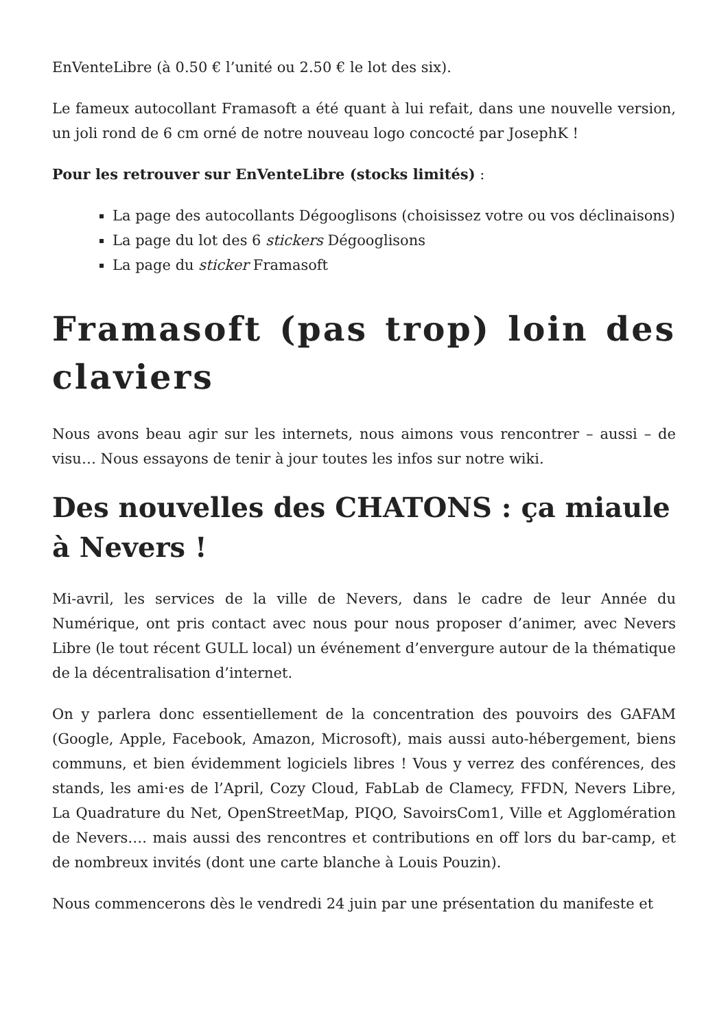EnVenteLibre (à 0.50 € l’unité ou 2.50 € le lot des six).
Le fameux autocollant Framasoft a été quant à lui refait, dans une nouvelle version, un joli rond de 6 cm orné de notre nouveau logo concocté par JosephK !
Pour les retrouver sur EnVenteLibre (stocks limités) :
La page des autocollants Dégooglisons (choisissez votre ou vos déclinaisons)
La page du lot des 6 stickers Dégooglisons
La page du sticker Framasoft
Framasoft (pas trop) loin des claviers
Nous avons beau agir sur les internets, nous aimons vous rencontrer – aussi – de visu… Nous essayons de tenir à jour toutes les infos sur notre wiki.
Des nouvelles des CHATONS : ça miaule à Nevers !
Mi-avril, les services de la ville de Nevers, dans le cadre de leur Année du Numérique, ont pris contact avec nous pour nous proposer d’animer, avec Nevers Libre (le tout récent GULL local) un événement d’envergure autour de la thématique de la décentralisation d’internet.
On y parlera donc essentiellement de la concentration des pouvoirs des GAFAM (Google, Apple, Facebook, Amazon, Microsoft), mais aussi auto-hébergement, biens communs, et bien évidemment logiciels libres ! Vous y verrez des conférences, des stands, les ami·es de l’April, Cozy Cloud, FabLab de Clamecy, FFDN, Nevers Libre, La Quadrature du Net, OpenStreetMap, PIQO, SavoirsCom1, Ville et Agglomération de Nevers…. mais aussi des rencontres et contributions en off lors du bar-camp, et de nombreux invités (dont une carte blanche à Louis Pouzin).
Nous commencerons dès le vendredi 24 juin par une présentation du manifeste et